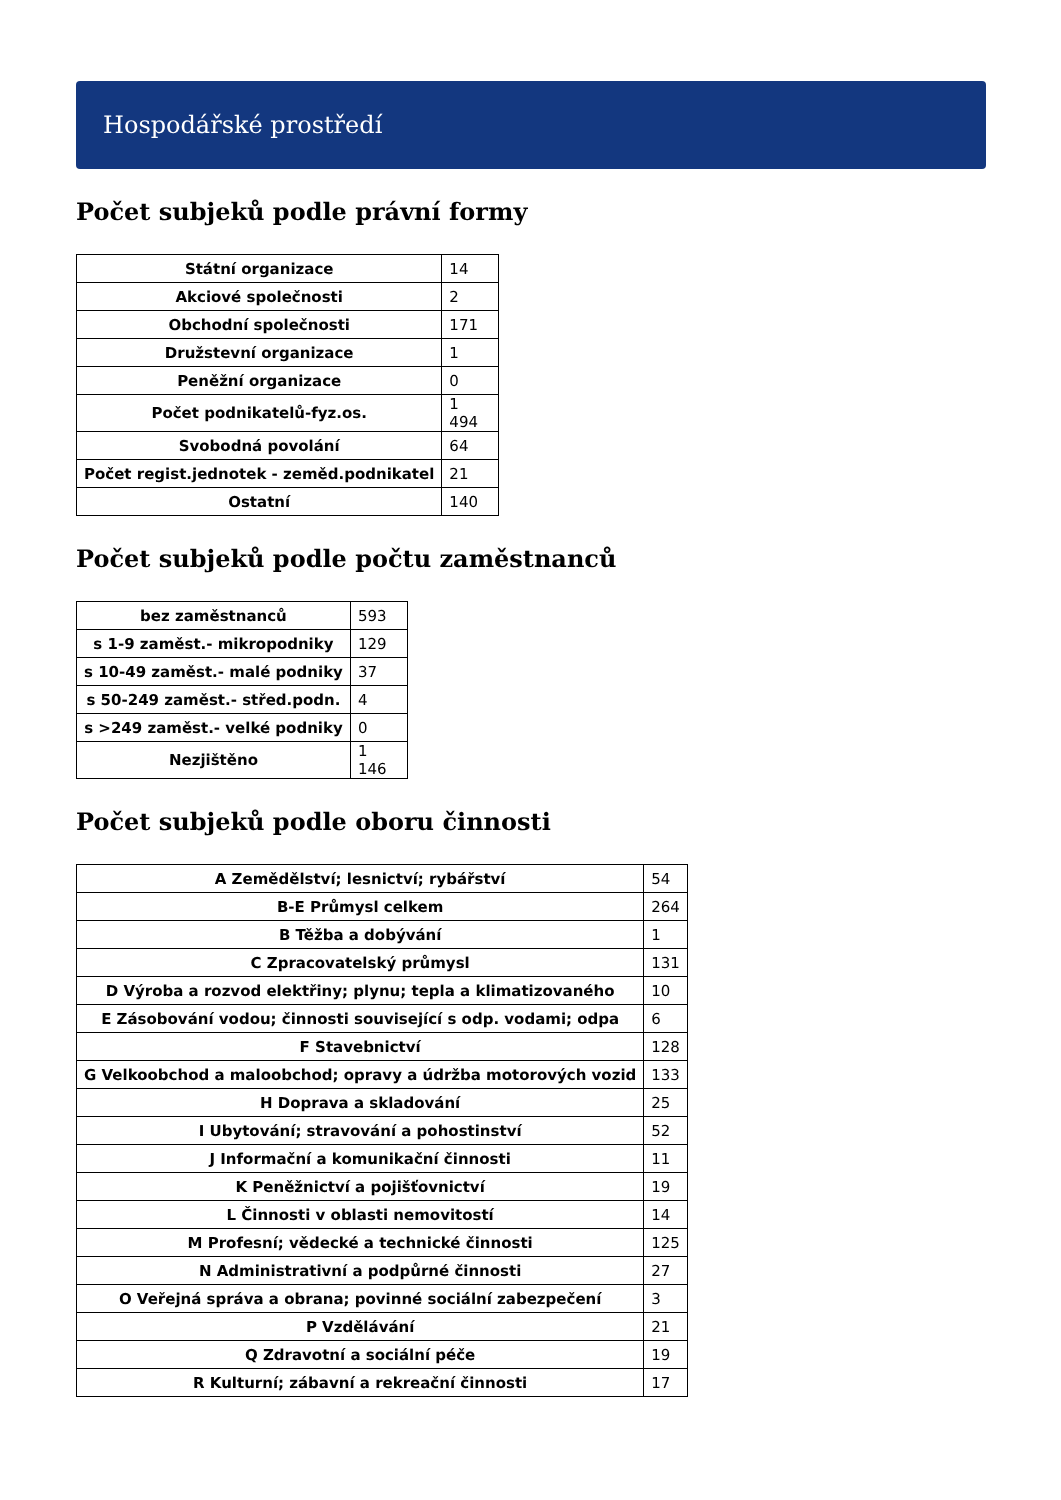Hospodářské prostředí
Počet subjeků podle právní formy
| Státní organizace | 14 |
| Akciové společnosti | 2 |
| Obchodní společnosti | 171 |
| Družstevní organizace | 1 |
| Peněžní organizace | 0 |
| Počet podnikatelů-fyz.os. | 1 494 |
| Svobodná povolání | 64 |
| Počet regist.jednotek - zeměd.podnikatel | 21 |
| Ostatní | 140 |
Počet subjeků podle počtu zaměstnanců
| bez zaměstnanců | 593 |
| s 1-9 zaměst.- mikropodniky | 129 |
| s 10-49 zaměst.- malé podniky | 37 |
| s 50-249 zaměst.- střed.podn. | 4 |
| s >249 zaměst.- velké podniky | 0 |
| Nezjištěno | 1 146 |
Počet subjeků podle oboru činnosti
| A Zemědělství; lesnictví; rybářství | 54 |
| B-E Průmysl celkem | 264 |
| B Těžba a dobývání | 1 |
| C Zpracovatelský průmysl | 131 |
| D Výroba a rozvod elektřiny; plynu; tepla a klimatizovaného | 10 |
| E Zásobování vodou; činnosti související s odp. vodami; odpa | 6 |
| F Stavebnictví | 128 |
| G Velkoobchod a maloobchod; opravy a údržba motorových vozid | 133 |
| H Doprava a skladování | 25 |
| I Ubytování; stravování a pohostinství | 52 |
| J Informační a komunikační činnosti | 11 |
| K Peněžnictví a pojišťovnictví | 19 |
| L Činnosti v oblasti nemovitostí | 14 |
| M Profesní; vědecké a technické činnosti | 125 |
| N Administrativní a podpůrné činnosti | 27 |
| O Veřejná správa a obrana; povinné sociální zabezpečení | 3 |
| P Vzdělávání | 21 |
| Q Zdravotní a sociální péče | 19 |
| R Kulturní; zábavní a rekreační činnosti | 17 |